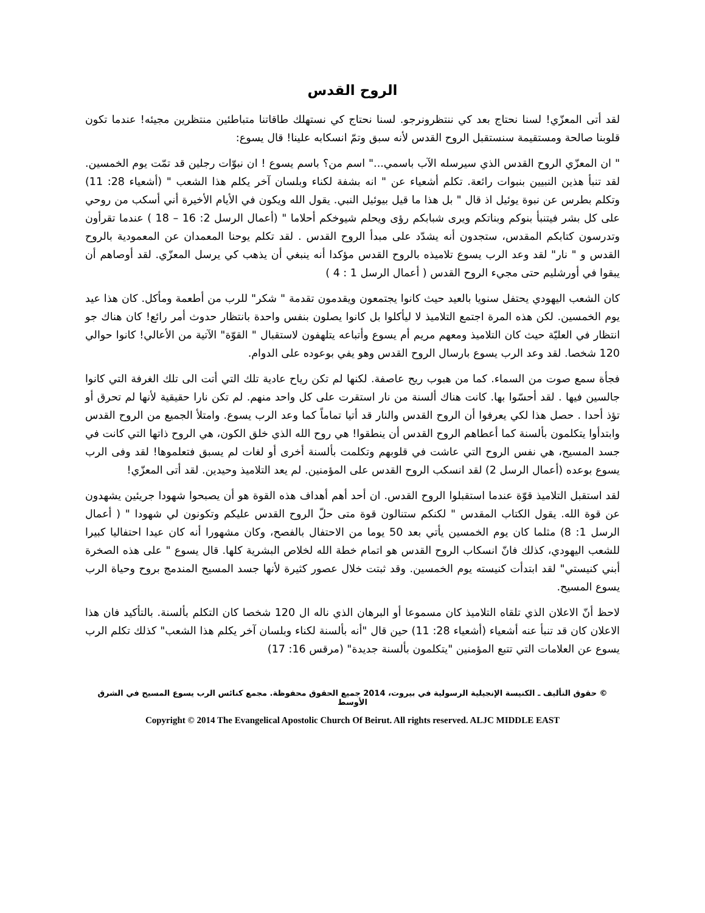الروح القدس
لقد أتى المعزّي! لسنا نحتاج بعد كي ننتظرونرجو. لسنا نحتاج كي نستهلك طاقاتنا متباطئين منتظرين مجيئه! عندما تكون قلوبنا صالحة ومستقيمة سنستقبل الروح القدس لأنه سبق وتمّ انسكابه علينا! قال يسوع:
" ان المعزّي الروح القدس الذي سيرسله الآب باسمي..." اسم من؟ باسم يسوع ! ان نبوّات رجلين قد تمّت يوم الخمسين. لقد تنبأ هذين النبيين بنبوات رائعة. تكلم أشعياء عن " انه بشفة لكناء وبلسان آخر يكلم هذا الشعب " (أشعياء 28: 11) وتكلم بطرس عن نبوة يوئيل اذ قال " بل هذا ما قيل بيوئيل النبي. يقول الله ويكون في الأيام الأخيرة أني أسكب من روحي على كل بشر فيتنبأ بنوكم وبناتكم ويرى شبابكم رؤى ويحلم شيوخكم أحلاما " (أعمال الرسل 2: 16 – 18 ) عندما تقرأون وتدرسون كتابكم المقدس، ستجدون أنه يشدّد على مبدأ الروح القدس . لقد تكلم يوحنا المعمدان عن المعمودية بالروح القدس و " نار" لقد وعد الرب يسوع تلاميذه بالروح القدس مؤكدا أنه ينبغي أن يذهب كي يرسل المعزّي. لقد أوصاهم أن يبقوا في أورشليم حتى مجيء الروح القدس ( أعمال الرسل 1 : 4 )
كان الشعب اليهودي يحتفل سنويا بالعيد حيث كانوا يجتمعون ويقدمون تقدمة " شكر" للرب من أطعمة ومأكل. كان هذا عيد يوم الخمسين. لكن هذه المرة اجتمع التلاميذ لا ليأكلوا بل كانوا يصلون بنفس واحدة بانتظار حدوث أمر رائع! كان هناك جو انتظار في العليّة حيث كان التلاميذ ومعهم مريم أم يسوع وأتباعه يتلهفون لاستقبال " القوّة" الآتية من الأعالي! كانوا حوالي 120 شخصا. لقد وعد الرب يسوع بارسال الروح القدس وهو يفي بوعوده على الدوام.
فجأة سمع صوت من السماء. كما من هبوب ريح عاصفة. لكنها لم تكن رياح عادية تلك التي أتت الى تلك الغرفة التي كانوا جالسين فيها . لقد أحسّوا بها. كانت هناك ألسنة من نار استقرت على كل واحد منهم. لم تكن نارا حقيقية لأنها لم تحرق أو تؤذ أحدا . حصل هذا لكي يعرفوا أن الروح القدس والنار قد أتيا تماماً كما وعد الرب يسوع. وامتلأ الجميع من الروح القدس وابتدأوا يتكلمون بألسنة كما أعطاهم الروح القدس أن ينطقوا! هي روح الله الذي خلق الكون، هي الروح ذاتها التي كانت في جسد المسيح، هي نفس الروح التي عاشت في قلوبهم وتكلمت بألسنة أخرى أو لغات لم يسبق فتعلموها! لقد وفى الرب يسوع بوعده (أعمال الرسل 2) لقد انسكب الروح القدس على المؤمنين. لم يعد التلاميذ وحيدين. لقد أتى المعزّي!
لقد استقبل التلاميذ قوّة عندما استقبلوا الروح القدس. ان أحد أهم أهداف هذه القوة هو أن يصبحوا شهودا جريئين يشهدون عن قوة الله. يقول الكتاب المقدس " لكنكم ستنالون قوة متى حلّ الروح القدس عليكم وتكونون لي شهودا " ( أعمال الرسل 1: 8) مثلما كان يوم الخمسين يأتي بعد 50 يوما من الاحتفال بالفصح، وكان مشهورا أنه كان عيدا احتفاليا كبيرا للشعب اليهودي، كذلك فانّ انسكاب الروح القدس هو اتمام خطة الله لخلاص البشرية كلها. قال يسوع " على هذه الصخرة أبني كنيستي" لقد ابتدأت كنيسته يوم الخمسين. وقد ثبتت خلال عصور كثيرة لأنها جسد المسيح المندمج بروح وحياة الرب يسوع المسيح.
لاحظ أنّ الاعلان الذي تلقاه التلاميذ كان مسموعا أو البرهان الذي ناله ال 120 شخصا كان التكلم بألسنة. بالتأكيد فان هذا الاعلان كان قد تنبأ عنه أشعياء (أشعياء 28: 11) حين قال "أنه بألسنة لكناء وبلسان آخر يكلم هذا الشعب" كذلك تكلم الرب يسوع عن العلامات التي تتبع المؤمنين "يتكلمون بألسنة جديدة" (مرقس 16: 17)
© حقوق التأليف ـ الكنيسة الإنجيلية الرسولية في بيروت، 2014 جميع الحقوق محفوظة. مجمع كنائس الرب يسوع المسيح في الشرق الأوسط
Copyright © 2014 The Evangelical Apostolic Church Of Beirut. All rights reserved. ALJC MIDDLE EAST